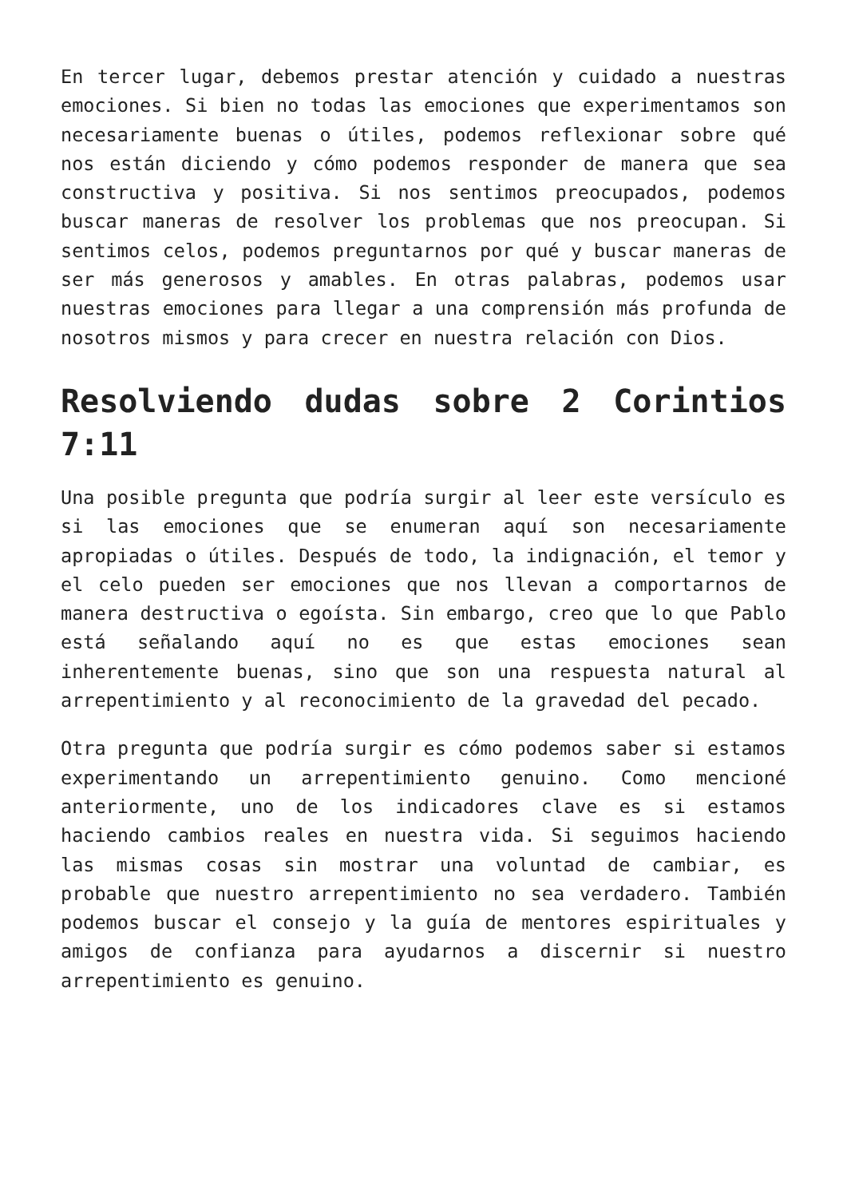En tercer lugar, debemos prestar atención y cuidado a nuestras emociones. Si bien no todas las emociones que experimentamos son necesariamente buenas o útiles, podemos reflexionar sobre qué nos están diciendo y cómo podemos responder de manera que sea constructiva y positiva. Si nos sentimos preocupados, podemos buscar maneras de resolver los problemas que nos preocupan. Si sentimos celos, podemos preguntarnos por qué y buscar maneras de ser más generosos y amables. En otras palabras, podemos usar nuestras emociones para llegar a una comprensión más profunda de nosotros mismos y para crecer en nuestra relación con Dios.
Resolviendo dudas sobre 2 Corintios 7:11
Una posible pregunta que podría surgir al leer este versículo es si las emociones que se enumeran aquí son necesariamente apropiadas o útiles. Después de todo, la indignación, el temor y el celo pueden ser emociones que nos llevan a comportarnos de manera destructiva o egoísta. Sin embargo, creo que lo que Pablo está señalando aquí no es que estas emociones sean inherentemente buenas, sino que son una respuesta natural al arrepentimiento y al reconocimiento de la gravedad del pecado.
Otra pregunta que podría surgir es cómo podemos saber si estamos experimentando un arrepentimiento genuino. Como mencioné anteriormente, uno de los indicadores clave es si estamos haciendo cambios reales en nuestra vida. Si seguimos haciendo las mismas cosas sin mostrar una voluntad de cambiar, es probable que nuestro arrepentimiento no sea verdadero. También podemos buscar el consejo y la guía de mentores espirituales y amigos de confianza para ayudarnos a discernir si nuestro arrepentimiento es genuino.